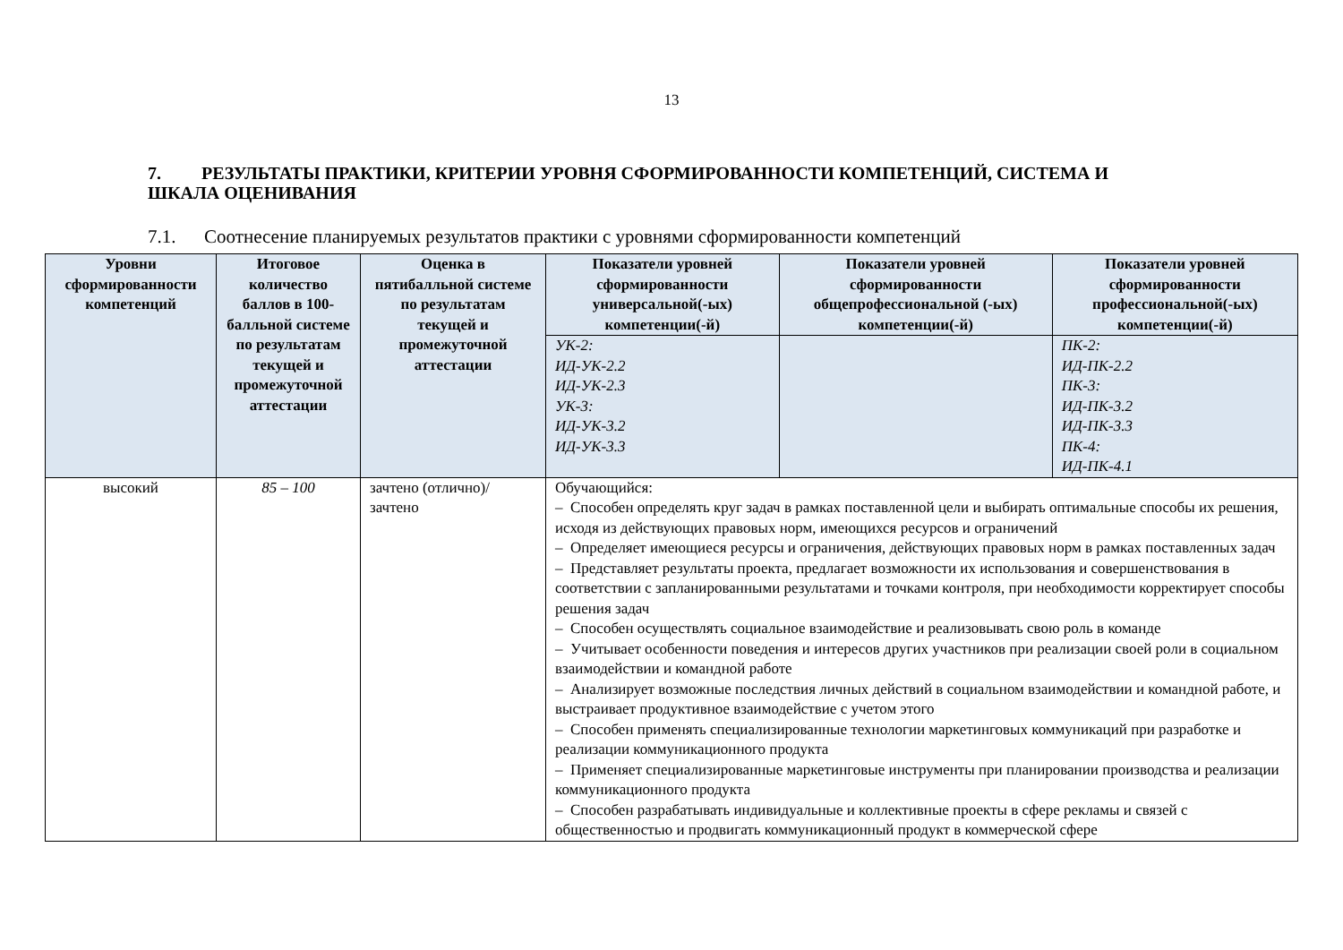13
7. РЕЗУЛЬТАТЫ ПРАКТИКИ, КРИТЕРИИ УРОВНЯ СФОРМИРОВАННОСТИ КОМПЕТЕНЦИЙ, СИСТЕМА И ШКАЛА ОЦЕНИВАНИЯ
7.1. Соотнесение планируемых результатов практики с уровнями сформированности компетенций
| Уровни сформированности компетенций | Итоговое количество баллов в 100-балльной системе по результатам текущей и промежуточной аттестации | Оценка в пятибалльной системе по результатам текущей и промежуточной аттестации | Показатели уровней сформированности универсальной(-ых) компетенции(-й) | Показатели уровней сформированности общепрофессиональной (-ых) компетенции(-й) | Показатели уровней сформированности профессиональной(-ых) компетенции(-й) |
| --- | --- | --- | --- | --- | --- |
| | | | УК-2: ИД-УК-2.2 ИД-УК-2.3 УК-3: ИД-УК-3.2 ИД-УК-3.3 | | ПК-2: ИД-ПК-2.2 ПК-3: ИД-ПК-3.2 ИД-ПК-3.3 ПК-4: ИД-ПК-4.1 |
| высокий | 85 – 100 | зачтено (отлично)/ зачтено | Обучающийся: – Способен определять круг задач в рамках поставленной цели и выбирать оптимальные способы их решения, исходя из действующих правовых норм, имеющихся ресурсов и ограничений – Определяет имеющиеся ресурсы и ограничения, действующих правовых норм в рамках поставленных задач – Представляет результаты проекта, предлагает возможности их использования и совершенствования в соответствии с запланированными результатами и точками контроля, при необходимости корректирует способы решения задач – Способен осуществлять социальное взаимодействие и реализовывать свою роль в команде – Учитывает особенности поведения и интересов других участников при реализации своей роли в социальном взаимодействии и командной работе – Анализирует возможные последствия личных действий в социальном взаимодействии и командной работе, и выстраивает продуктивное взаимодействие с учетом этого – Способен применять специализированные технологии маркетинговых коммуникаций при разработке и реализации коммуникационного продукта – Применяет специализированные маркетинговые инструменты при планировании производства и реализации коммуникационного продукта – Способен разрабатывать индивидуальные и коллективные проекты в сфере рекламы и связей с общественностью и продвигать коммуникационный продукт в коммерческой сфере | | |